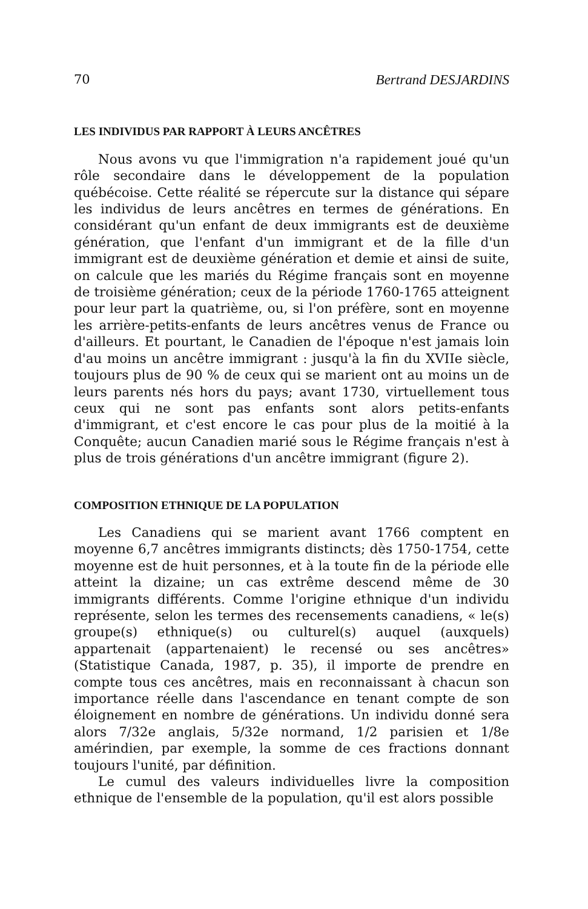70 Bertrand DESJARDINS
LES INDIVIDUS PAR RAPPORT À LEURS ANCÊTRES
Nous avons vu que l'immigration n'a rapidement joué qu'un rôle secondaire dans le développement de la population québécoise. Cette réalité se répercute sur la distance qui sépare les individus de leurs ancêtres en termes de générations. En considérant qu'un enfant de deux immigrants est de deuxième génération, que l'enfant d'un immigrant et de la fille d'un immigrant est de deuxième génération et demie et ainsi de suite, on calcule que les mariés du Régime français sont en moyenne de troisième génération; ceux de la période 1760-1765 atteignent pour leur part la quatrième, ou, si l'on préfère, sont en moyenne les arrière-petits-enfants de leurs ancêtres venus de France ou d'ailleurs. Et pourtant, le Canadien de l'époque n'est jamais loin d'au moins un ancêtre immigrant : jusqu'à la fin du XVIIe siècle, toujours plus de 90 % de ceux qui se marient ont au moins un de leurs parents nés hors du pays; avant 1730, virtuellement tous ceux qui ne sont pas enfants sont alors petits-enfants d'immigrant, et c'est encore le cas pour plus de la moitié à la Conquête; aucun Canadien marié sous le Régime français n'est à plus de trois générations d'un ancêtre immigrant (figure 2).
COMPOSITION ETHNIQUE DE LA POPULATION
Les Canadiens qui se marient avant 1766 comptent en moyenne 6,7 ancêtres immigrants distincts; dès 1750-1754, cette moyenne est de huit personnes, et à la toute fin de la période elle atteint la dizaine; un cas extrême descend même de 30 immigrants différents. Comme l'origine ethnique d'un individu représente, selon les termes des recensements canadiens, « le(s) groupe(s) ethnique(s) ou culturel(s) auquel (auxquels) appartenait (appartenaient) le recensé ou ses ancêtres» (Statistique Canada, 1987, p. 35), il importe de prendre en compte tous ces ancêtres, mais en reconnaissant à chacun son importance réelle dans l'ascendance en tenant compte de son éloignement en nombre de générations. Un individu donné sera alors 7/32e anglais, 5/32e normand, 1/2 parisien et 1/8e amérindien, par exemple, la somme de ces fractions donnant toujours l'unité, par définition.
Le cumul des valeurs individuelles livre la composition ethnique de l'ensemble de la population, qu'il est alors possible